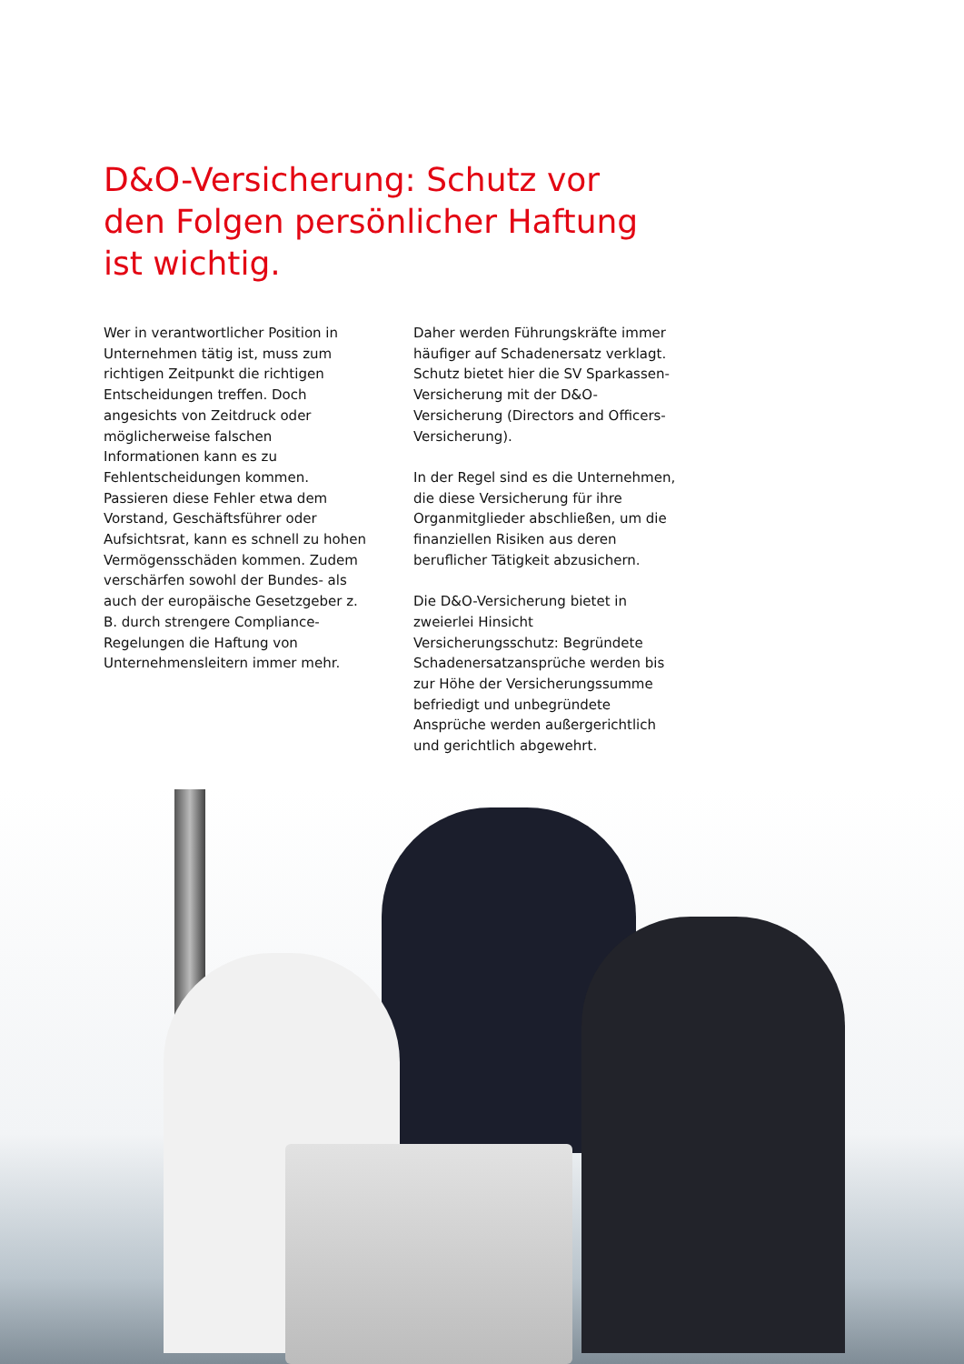D&O-Versicherung: Schutz vor den Folgen persönlicher Haftung ist wichtig.
Wer in verantwortlicher Position in Unternehmen tätig ist, muss zum richtigen Zeitpunkt die richtigen Entscheidungen treffen. Doch angesichts von Zeitdruck oder möglicherweise falschen Informationen kann es zu Fehlentscheidungen kommen. Passieren diese Fehler etwa dem Vorstand, Geschäftsführer oder Aufsichtsrat, kann es schnell zu hohen Vermögensschäden kommen. Zudem verschärfen sowohl der Bundes- als auch der europäische Gesetzgeber z. B. durch strengere Compliance-Regelungen die Haftung von Unternehmensleitern immer mehr.
Daher werden Führungskräfte immer häufiger auf Schadenersatz verklagt. Schutz bietet hier die SV Sparkassen-Versicherung mit der D&O-Versicherung (Directors and Officers-Versicherung).
In der Regel sind es die Unternehmen, die diese Versicherung für ihre Organmitglieder abschließen, um die finanziellen Risiken aus deren beruflicher Tätigkeit abzusichern.
Die D&O-Versicherung bietet in zweierlei Hinsicht Versicherungsschutz: Begründete Schadenersatzansprüche werden bis zur Höhe der Versicherungssumme befriedigt und unbegründete Ansprüche werden außergerichtlich und gerichtlich abgewehrt.